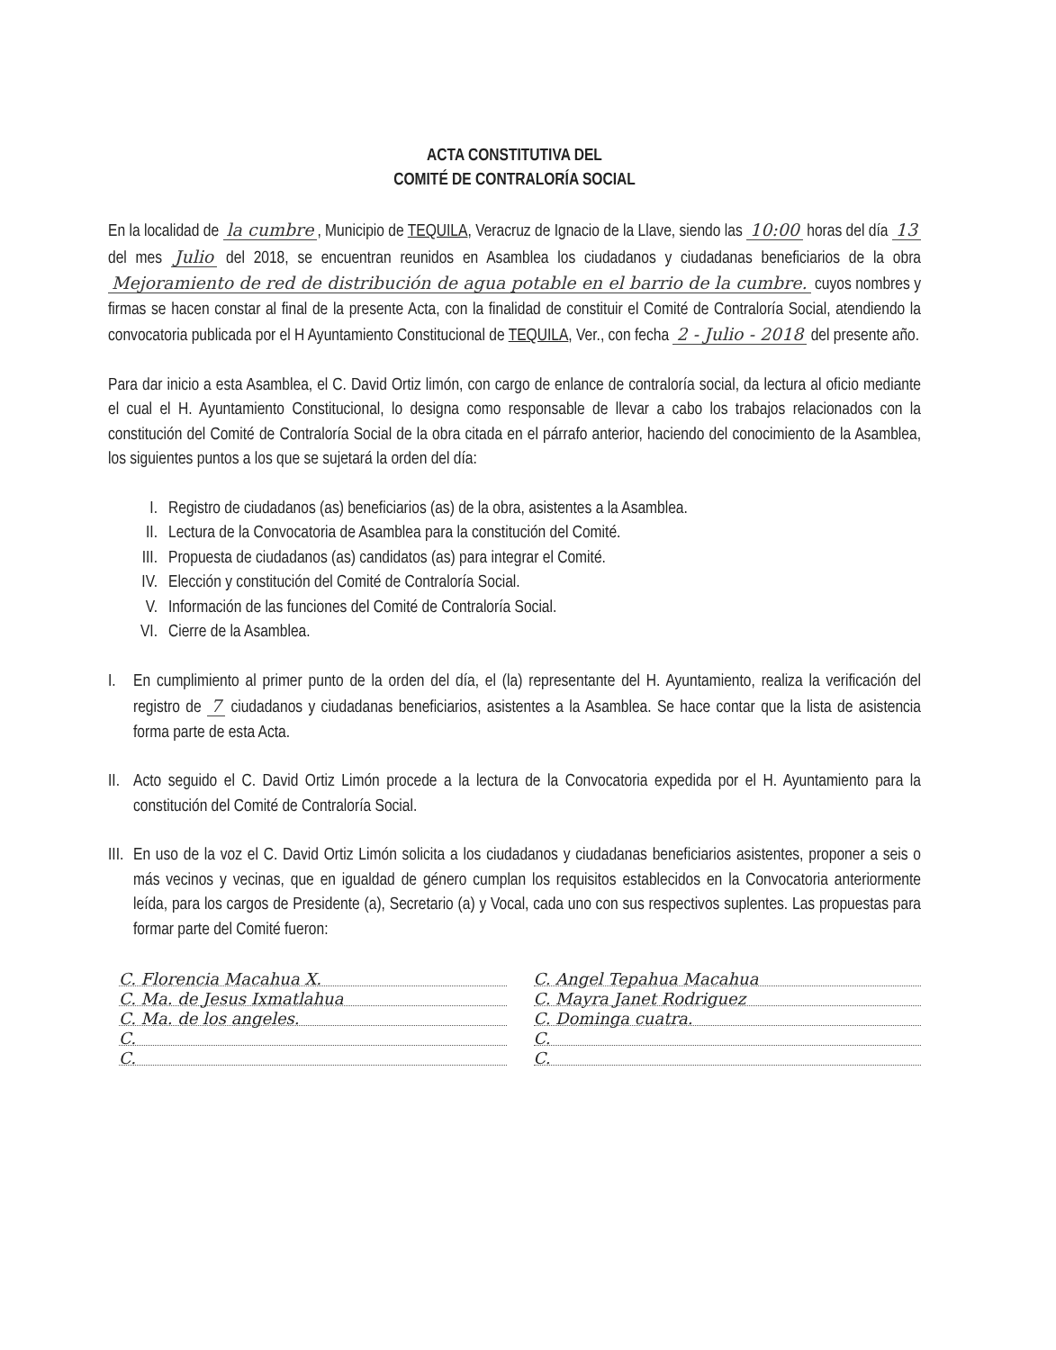ACTA CONSTITUTIVA DEL
COMITÉ DE CONTRALORÍA SOCIAL
En la localidad de la cumbre, Municipio de TEQUILA, Veracruz de Ignacio de la Llave, siendo las 10:00 horas del día 13 del mes Julio del 2018, se encuentran reunidos en Asamblea los ciudadanos y ciudadanas beneficiarios de la obra Mejoramiento de red de distribución de agua potable en el barrio de la cumbre. cuyos nombres y firmas se hacen constar al final de la presente Acta, con la finalidad de constituir el Comité de Contraloría Social, atendiendo la convocatoria publicada por el H Ayuntamiento Constitucional de TEQUILA, Ver., con fecha 2 - Julio - 2018 del presente año.
Para dar inicio a esta Asamblea, el C. David Ortiz limón, con cargo de enlance de contraloría social, da lectura al oficio mediante el cual el H. Ayuntamiento Constitucional, lo designa como responsable de llevar a cabo los trabajos relacionados con la constitución del Comité de Contraloría Social de la obra citada en el párrafo anterior, haciendo del conocimiento de la Asamblea, los siguientes puntos a los que se sujetará la orden del día:
I. Registro de ciudadanos (as) beneficiarios (as) de la obra, asistentes a la Asamblea.
II. Lectura de la Convocatoria de Asamblea para la constitución del Comité.
III. Propuesta de ciudadanos (as) candidatos (as) para integrar el Comité.
IV. Elección y constitución del Comité de Contraloría Social.
V. Información de las funciones del Comité de Contraloría Social.
VI. Cierre de la Asamblea.
I. En cumplimiento al primer punto de la orden del día, el (la) representante del H. Ayuntamiento, realiza la verificación del registro de 7 ciudadanos y ciudadanas beneficiarios, asistentes a la Asamblea. Se hace contar que la lista de asistencia forma parte de esta Acta.
II. Acto seguido el C. David Ortiz Limón procede a la lectura de la Convocatoria expedida por el H. Ayuntamiento para la constitución del Comité de Contraloría Social.
III. En uso de la voz el C. David Ortiz Limón solicita a los ciudadanos y ciudadanas beneficiarios asistentes, proponer a seis o más vecinos y vecinas, que en igualdad de género cumplan los requisitos establecidos en la Convocatoria anteriormente leída, para los cargos de Presidente (a), Secretario (a) y Vocal, cada uno con sus respectivos suplentes. Las propuestas para formar parte del Comité fueron:
C. Florencia Macahua X.
C. Angel Tepahua Macahua
C. Ma. de Jesus Ixmatlahua
C. Mayra Janet Rodriguez
C. Ma. de los angeles.
C. Dominga cuatra.
C.
C.
C.
C.